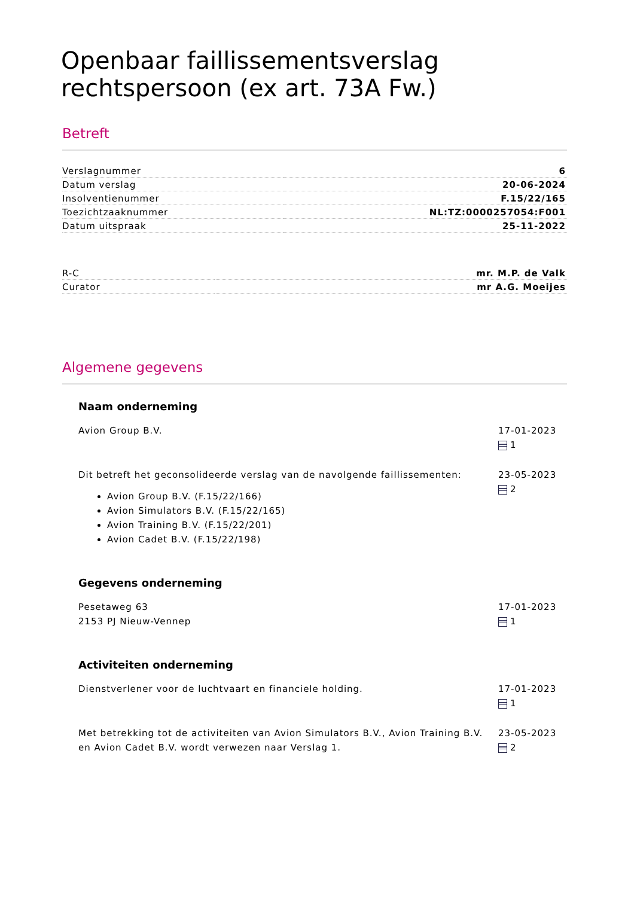Openbaar faillissementsverslag rechtspersoon (ex art. 73A Fw.)
Betreft
| Verslagnummer | 6 |
| Datum verslag | 20-06-2024 |
| Insolventienummer | F.15/22/165 |
| Toezichtzaaknummer | NL:TZ:0000257054:F001 |
| Datum uitspraak | 25-11-2022 |
| R-C | mr. M.P. de Valk |
| Curator | mr A.G. Moeijes |
Algemene gegevens
Naam onderneming
Avion Group B.V. 17-01-2023
1
Dit betreft het geconsolideerde verslag van de navolgende faillissementen:
Avion Group B.V. (F.15/22/166)
Avion Simulators B.V. (F.15/22/165)
Avion Training B.V. (F.15/22/201)
Avion Cadet B.V. (F.15/22/198)
23-05-2023
2
Gegevens onderneming
Pesetaweg 63
2153 PJ Nieuw-Vennep
17-01-2023
1
Activiteiten onderneming
Dienstverlener voor de luchtvaart en financiele holding.
17-01-2023
1
Met betrekking tot de activiteiten van Avion Simulators B.V., Avion Training B.V. en Avion Cadet B.V. wordt verwezen naar Verslag 1.
23-05-2023
2